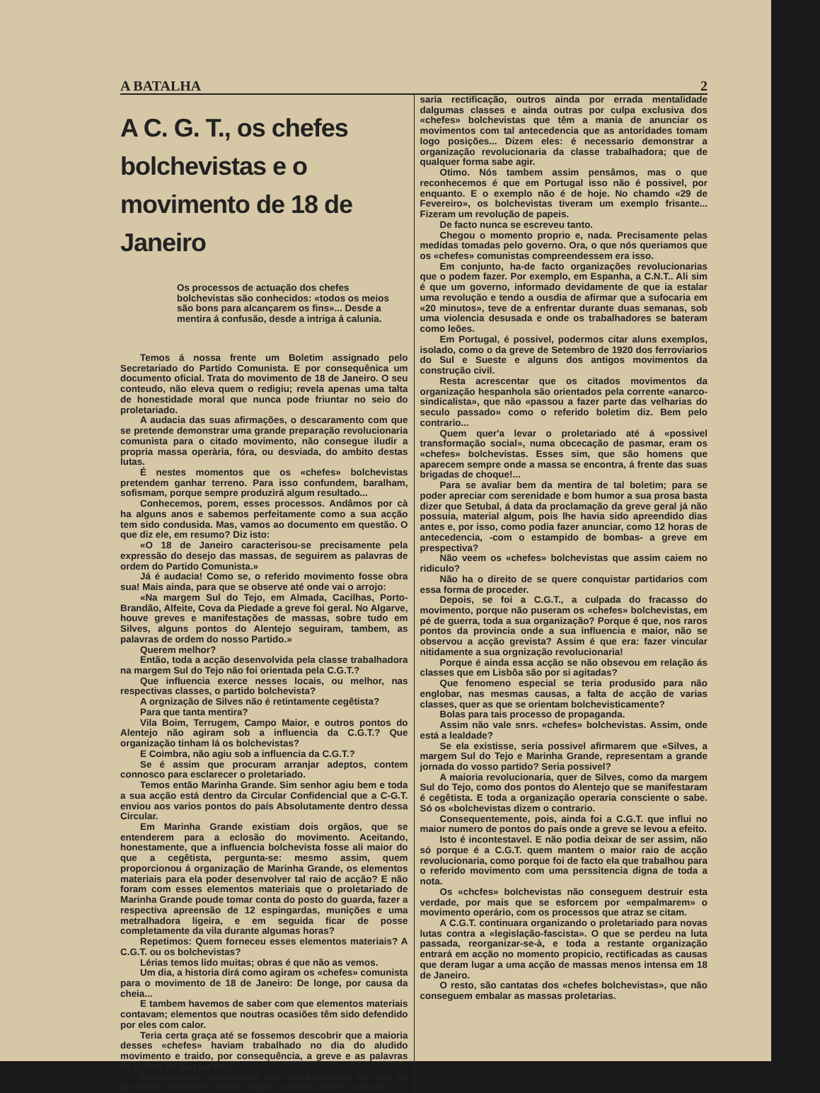A BATALHA 2
A C. G. T., os chefes bolchevistas e o movimento de 18 de Janeiro
Os processos de actuação dos chefes bolchevistas são conhecidos: «todos os meios são bons para alcançarem os fins»... Desde a mentira á confusão, desde a intriga á calunia.
Temos á nossa frente um Boletim assignado pelo Secretariado do Partido Comunista. E por consequênica um documento oficial. Trata do movimento de 18 de Janeiro. O seu conteudo, não eleva quem o redigiu; revela apenas uma talta de honestidade moral que nunca pode friuntar no seio do proletariado.
A audacia das suas afirmações, o descaramento com que se pretende demonstrar uma grande preparação revolucionaria comunista para o citado movimento, não consegue iludir a propria massa operària, fóra, ou desviada, do ambito destas lutas.
É nestes momentos que os «chefes» bolchevistas pretendem ganhar terreno. Para isso confundem, baralham, sofismam, porque sempre produzirá algum resultado...
Conhecemos, porem, esses processos. Andâmos por cà ha alguns anos e sabemos perfeitamente como a sua acção tem sido condusida. Mas, vamos ao documento em questão. O que diz ele, em resumo? Diz isto:
«O 18 de Janeiro caracterisou-se precisamente pela expressão do desejo das massas, de seguirem as palavras de ordem do Partido Comunista.»
Já é audacia! Como se, o referido movimento fosse obra sua! Mais ainda, para que se observe até onde vai o arrojo:
«Na margem Sul do Tejo, em Almada, Cacilhas, Porto-Brandão, Alfeite, Cova da Piedade a greve foi geral. No Algarve, houve greves e manifestações de massas, sobre tudo em Silves, alguns pontos do Alentejo seguiram, tambem, as palavras de ordem do nosso Partido.»
Querem melhor?
Então, toda a acção desenvolvida pela classe trabalhadora na margem Sul do Tejo não foi orientada pela C.G.T.?
Que influencia exerce nesses locais, ou melhor, nas respectivas classes, o partido bolchevista?
A orgnização de Silves não é retintamente cegêtista?
Para que tanta mentira?
Vila Boim, Terrugem, Campo Maior, e outros pontos do Alentejo não agiram sob a influencia da C.G.T.? Que organização tinham lá os bolchevistas?
E Coimbra, não agiu sob a influencia da C.G.T.?
Se é assim que procuram arranjar adeptos, contem connosco para esclarecer o proletariado.
Temos então Marinha Grande. Sim senhor agiu bem e toda a sua acção está dentro da Circular Confidencial que a C-G.T. enviou aos varios pontos do país Absolutamente dentro dessa Circular.
Em Marinha Grande existiam dois orgãos, que se entenderem para a eclosão do movimento. Aceitando, honestamente, que a influencia bolchevista fosse ali maior do que a cegêtista, pergunta-se: mesmo assim, quem proporcionou á organização de Marinha Grande, os elementos materiais para ela poder desenvolver tal raio de acção? E não foram com esses elementos materiais que o proletariado de Marinha Grande poude tomar conta do posto do guarda, fazer a respectiva apreensão de 12 espingardas, munições e uma metralhadora ligeira, e em seguida ficar de posse completamente da vila durante algumas horas?
Repetimos: Quem forneceu esses elementos materiais? A C.G.T. ou os bolchevistas?
Lérias temos lido muitas; obras é que não as vemos.
Um dia, a historia dirá como agiram os «chefes» comunista para o movimento de 18 de Janeiro: De longe, por causa da cheia...
E tambem havemos de saber com que elementos materiais contavam; elementos que noutras ocasiões têm sido defendido por eles com calor.
Teria certa graça até se fossemos descobrir que a maioria desses «chefes» haviam trabalhado no dia do aludido movimento e traido, por consequência, a greve e as palavras de ordem do seu partido...
Infelismenteo movimento não correspondeu ao que se pretendia. Motivos? Varios. Alguns poderão sofrer a neces-
saria rectificação, outros ainda por errada mentalidade dalgumas classes e ainda outras por culpa exclusiva dos «chefes» bolchevistas que têm a mania de anunciar os movimentos com tal antecedencia que as antoridades tomam logo posições... Dizem eles: é necessario demonstrar a organização revolucionaria da classe trabalhadora; que de qualquer forma sabe agir.
Otimo. Nós tambem assim pensâmos, mas o que reconhecemos é que em Portugal isso não é possivel, por enquanto. E o exemplo não é de hoje. No chamdo «29 de Fevereiro», os bolchevistas tiveram um exemplo frisante... Fizeram um revolução de papeis.
De facto nunca se escreveu tanto.
Chegou o momento proprio e, nada. Precisamente pelas medidas tomadas pelo governo. Ora, o que nós queriamos que os «chefes» comunistas compreendessem era isso.
Em conjunto, ha-de facto organizações revolucionarias que o podem fazer. Por exemplo, em Espanha, a C.N.T.. Ali sim é que um governo, informado devidamente de que ia estalar uma revolução e tendo a ousdia de afirmar que a sufocaria em «20 minutos», teve de a enfrentar durante duas semanas, sob uma violencia desusada e onde os trabalhadores se bateram como leões.
Em Portugal, é possivel, podermos citar aluns exemplos, isolado, como o da greve de Setembro de 1920 dos ferroviarios do Sul e Sueste e alguns dos antigos movimentos da construção civil.
Resta acrescentar que os citados movimentos da organização hespanhola são orientados pela corrente «anarco-sindicalista», que não «passou a fazer parte das velharias do seculo passado» como o referido boletim diz. Bem pelo contrario...
Quem quer'a levar o proletariado até á «possivel transformação social», numa obcecação de pasmar, eram os «chefes» bolchevistas. Esses sim, que são homens que aparecem sempre onde a massa se encontra, á frente das suas brigadas de choque!...
Para se avaliar bem da mentira de tal boletim; para se poder apreciar com serenidade e bom humor a sua prosa basta dizer que Setubal, á data da proclamação da greve geral já não possuia, material algum, pois lhe havia sido apreendido dias antes e, por isso, como podia fazer anunciar, como 12 horas de antecedencia, -com o estampido de bombas- a greve em prespectiva?
Não veem os «chefes» bolchevistas que assim caiem no ridiculo?
Não ha o direito de se quere conquistar partidarios com essa forma de proceder.
Depois, se foi a C.G.T., a culpada do fracasso do movimento, porque não puseram os «chefes» bolchevistas, em pé de guerra, toda a sua organização? Porque é que, nos raros pontos da provincia onde a sua influencia e maior, não se observou a acção grevista? Assim é que era: fazer vincular nitidamente a sua orgnização revolucionaria!
Porque é ainda essa acção se não obsevou em relação ás classes que em Lisbôa são por si agitadas?
Que fenomeno especial se teria produsido para não englobar, nas mesmas causas, a falta de acção de varias classes, quer as que se orientam bolchevisticamente?
Bolas para tais processo de propaganda.
Assim não vale snrs. «chefes» bolchevistas. Assim, onde está a lealdade?
Se ela existisse, seria possivel afirmarem que «Silves, a margem Sul do Tejo e Marinha Grande, representam a grande jornada do vosso partido? Seria possivel?
A maioria revolucionaria, quer de Silves, como da margem Sul do Tejo, como dos pontos do Alentejo que se manifestaram é cegêtista. E toda a organização operaria consciente o sabe. Só os «bolchevistas dizem o contrario.
Consequentemente, pois, ainda foi a C.G.T. que influi no maior numero de pontos do país onde a greve se levou a efeito.
Isto é incontestavel. E não podia deixar de ser assim, não só porque é a C.G.T. quem mantem o maior raio de acção revolucionaria, como porque foi de facto ela que trabalhou para o referido movimento com uma perssitencia digna de toda a nota.
Os «chcfes» bolchevistas não conseguem destruir esta verdade, por mais que se esforcem por «empalmarem» o movimento operário, com os processos que atraz se citam.
A C.G.T. continuara organizando o proletariado para novas lutas contra a «legislação-fascista». O que se perdeu na luta passada, reorganizar-se-à, e toda a restante organização entrará em acção no momento propicio, rectificadas as causas que deram lugar a uma acção de massas menos intensa em 18 de Janeiro.
O resto, são cantatas dos «chefes bolchevistas», que não conseguem embalar as massas proletarias.